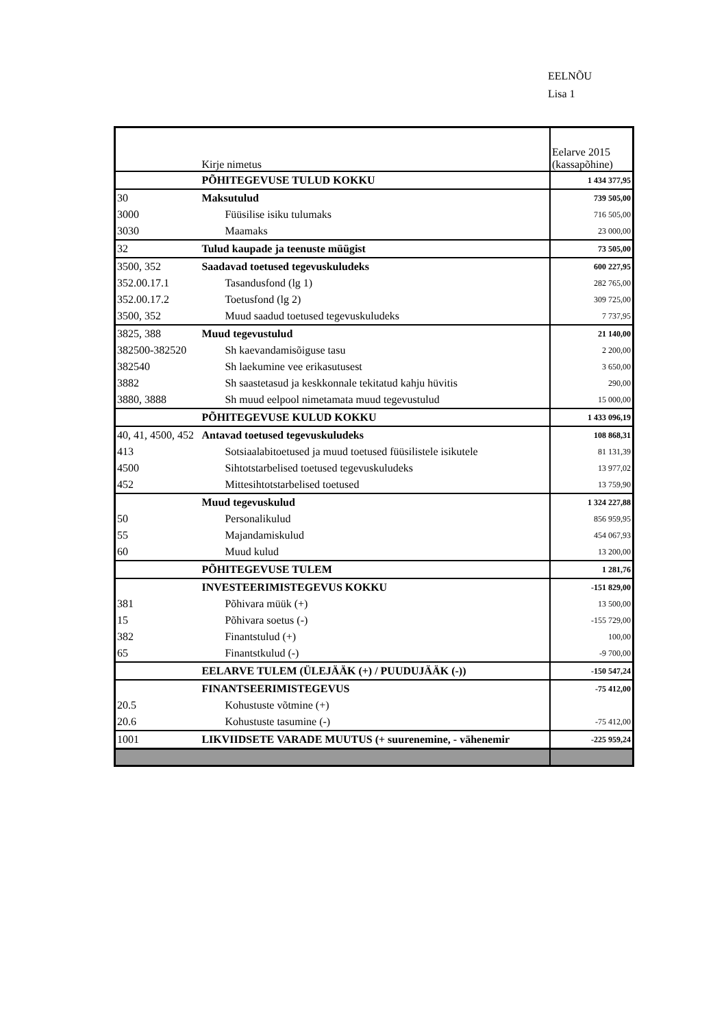EELNÕU
Lisa 1
| | Kirje nimetus | Eelarve 2015 (kassapõhine) |
| | PÕHITEGEVUSE TULUD KOKKU | 1 434 377,95 |
| 30 | Maksutulud | 739 505,00 |
| 3000 | Füüsilise isiku tulumaks | 716 505,00 |
| 3030 | Maamaks | 23 000,00 |
| 32 | Tulud kaupade ja teenuste müügist | 73 505,00 |
| 3500, 352 | Saadavad toetused tegevuskuludeks | 600 227,95 |
| 352.00.17.1 | Tasandusfond (lg 1) | 282 765,00 |
| 352.00.17.2 | Toetusfond (lg 2) | 309 725,00 |
| 3500, 352 | Muud saadud toetused tegevuskuludeks | 7 737,95 |
| 3825, 388 | Muud tegevustulud | 21 140,00 |
| 382500-382520 | Sh kaevandamisõiguse tasu | 2 200,00 |
| 382540 | Sh laekumine vee erikasutusest | 3 650,00 |
| 3882 | Sh saastetasud ja keskkonnale tekitatud kahju hüvitis | 290,00 |
| 3880, 3888 | Sh muud eelpool nimetamata muud tegevustulud | 15 000,00 |
| | PÕHITEGEVUSE KULUD KOKKU | 1 433 096,19 |
| 40, 41, 4500, 452 | Antavad toetused tegevuskuludeks | 108 868,31 |
| 413 | Sotsiaalabitoetused ja muud toetused füüsilistele isikutele | 81 131,39 |
| 4500 | Sihtotstarbelised toetused tegevuskuludeks | 13 977,02 |
| 452 | Mittesihtotstarbelised toetused | 13 759,90 |
| | Muud tegevuskulud | 1 324 227,88 |
| 50 | Personalikulud | 856 959,95 |
| 55 | Majandamiskulud | 454 067,93 |
| 60 | Muud kulud | 13 200,00 |
| | PÕHITEGEVUSE TULEM | 1 281,76 |
| | INVESTEERIMISTEGEVUS KOKKU | -151 829,00 |
| 381 | Põhivara müük (+) | 13 500,00 |
| 15 | Põhivara soetus (-) | -155 729,00 |
| 382 | Finantstulud (+) | 100,00 |
| 65 | Finantstkulud (-) | -9 700,00 |
| | EELARVE TULEM (ÜLEJÄÄK (+) / PUUDUJÄÄK (-)) | -150 547,24 |
| | FINANTSEERIMISTEGEVUS | -75 412,00 |
| 20.5 | Kohustuste võtmine (+) | |
| 20.6 | Kohustuste tasumine (-) | -75 412,00 |
| 1001 | LIKVIIDSETE VARADE MUUTUS (+ suurenemine, - vähenemir | -225 959,24 |